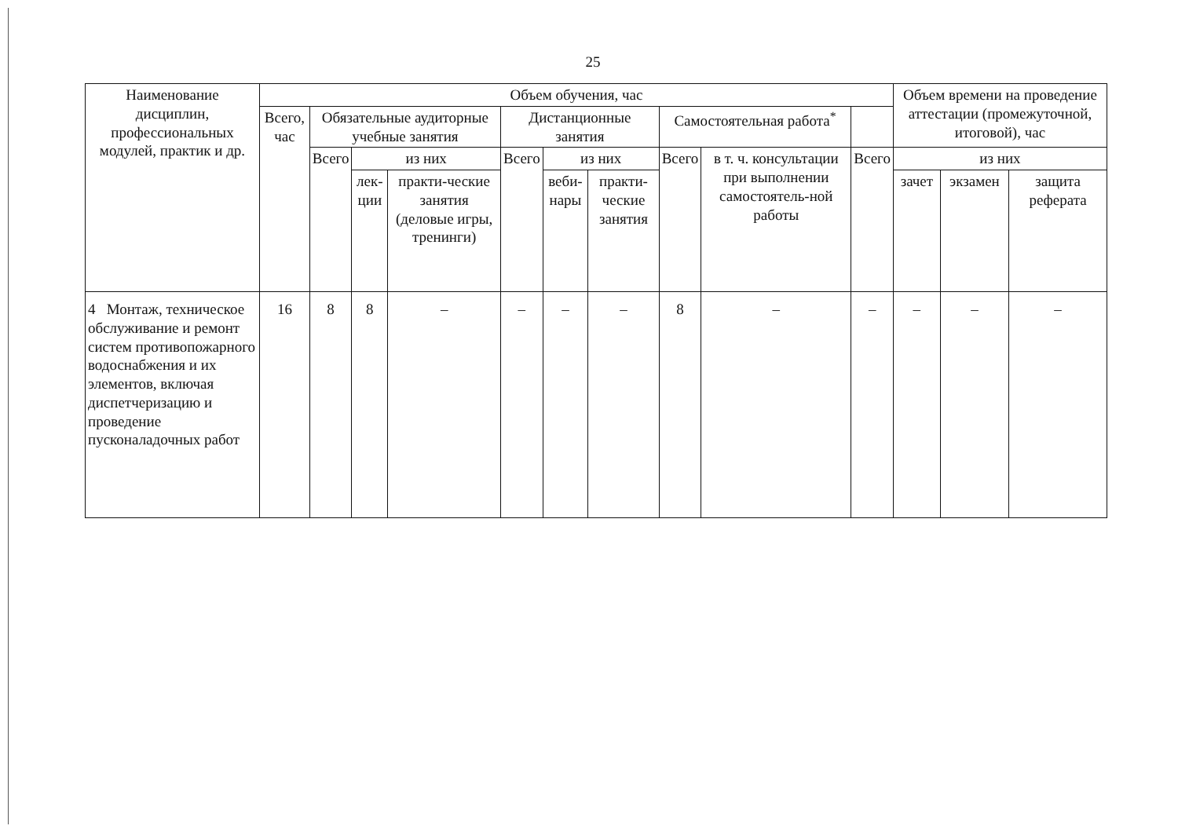25
| Наименование дисциплин, профессиональных модулей, практик и др. | Объем обучения, час | | | | | | | | | | Объем времени на проведение аттестации (промежуточной, итоговой), час | | |
| --- | --- | --- | --- | --- | --- | --- | --- | --- | --- | --- | --- | --- | --- |
| | Всего, час | Обязательные аудиторные учебные занятия | | | Дистанционные занятия | | | Самостоятельная работа<sup>*</sup> | | | | | |
| | | Всего | из них | | Всего | из них | | Всего | в т. ч. консультации при выполнении самостоятель-ной работы | Всего | из них | | |
| | | | лек-ции | практи-ческие занятия (деловые игры, тренинги) | | веби-нары | практи-ческие занятия | | | | зачет | экзамен | защита реферата |
| 4 Монтаж, техническое обслуживание и ремонт систем противопожарного водоснабжения и их элементов, включая диспетчеризацию и проведение пусконаладочных работ | 16 | 8 | 8 | – | – | – | – | 8 | – | – | – | – | – |